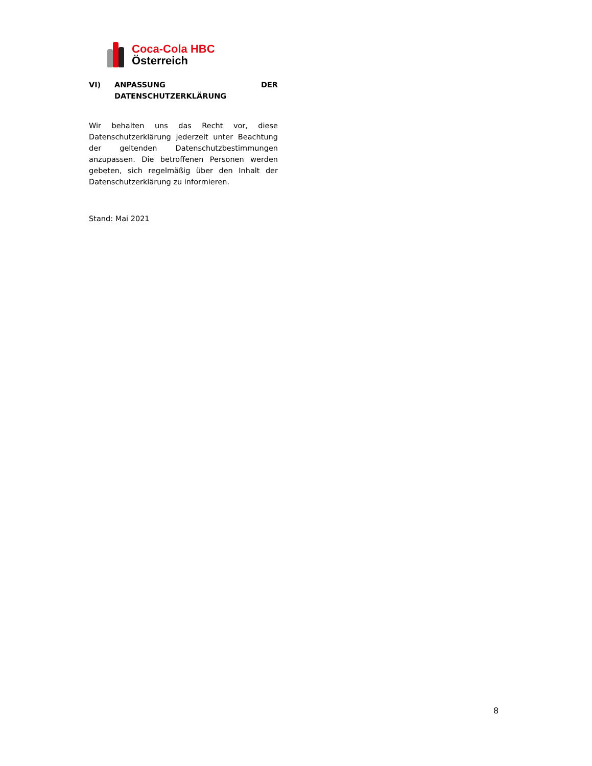Coca-Cola HBC
Österreich
VI) ANPASSUNG DER
DATENSCHUTZERKLÄRUNG
Wir behalten uns das Recht vor, diese Datenschutzerklärung jederzeit unter Beachtung der geltenden Datenschutzbestimmungen anzupassen. Die betroffenen Personen werden gebeten, sich regelmäßig über den Inhalt der Datenschutzerklärung zu informieren.
Stand: Mai 2021
8